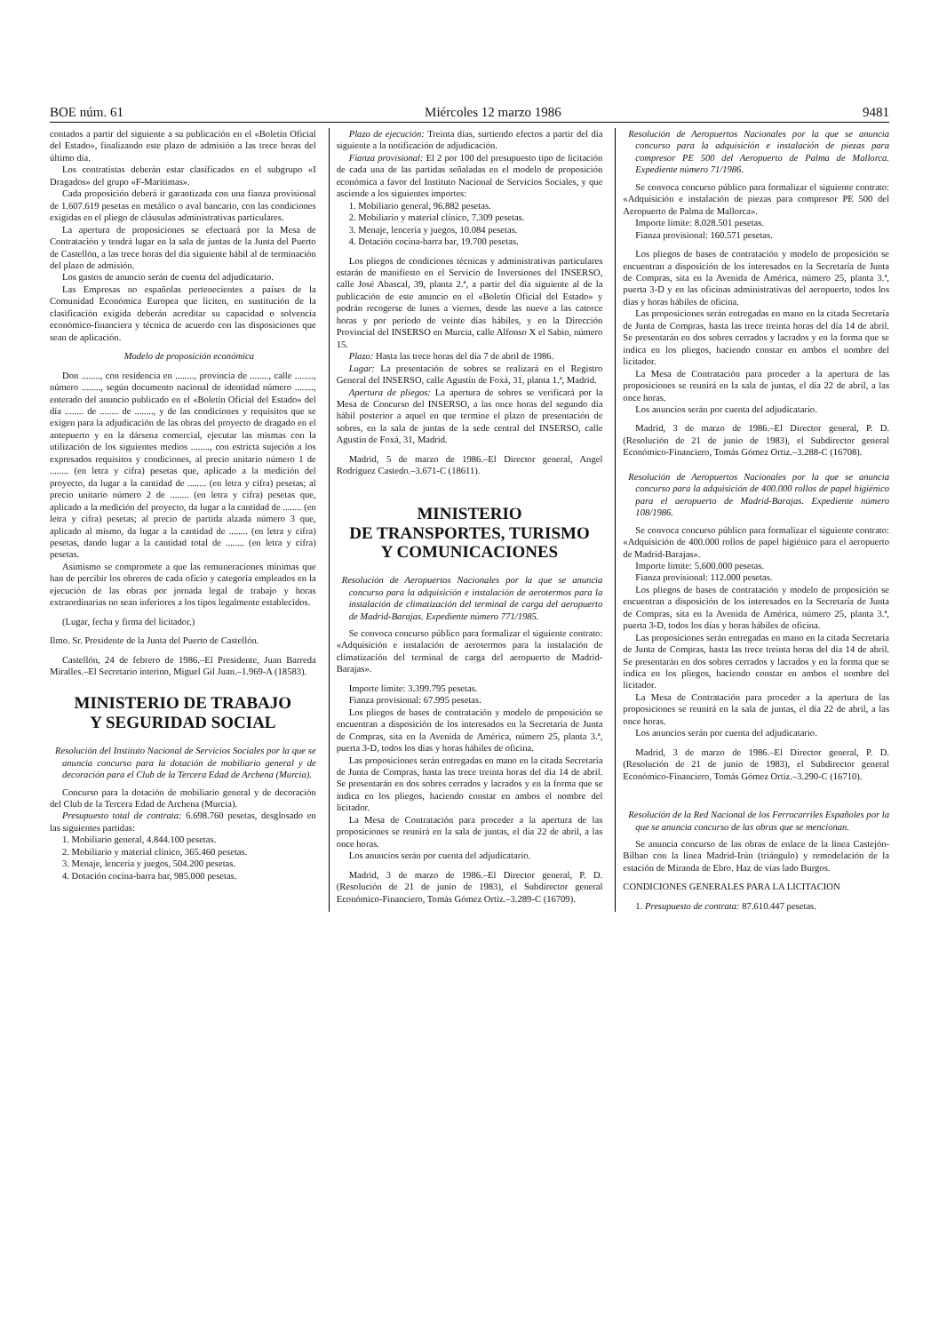BOE núm. 61 Miércoles 12 marzo 1986 9481
contados a partir del siguiente a su publicación en el «Boletín Oficial del Estado», finalizando este plazo de admisión a las trece horas del último día.
Los contratistas deberán estar clasificados en el subgrupo «I Dragados» del grupo «F-Marítimas».
Cada proposición deberá ir garantizada con una fianza provisional de 1.607.619 pesetas en metálico o aval bancario, con las condiciones exigidas en el pliego de cláusulas administrativas particulares.
La apertura de proposiciones se efectuará por la Mesa de Contratación y tendrá lugar en la sala de juntas de la Junta del Puerto de Castellón, a las trece horas del día siguiente hábil al de terminación del plazo de admisión.
Los gastos de anuncio serán de cuenta del adjudicatario.
Las Empresas no españolas pertenecientes a países de la Comunidad Económica Europea que liciten, en sustitución de la clasificación exigida deberán acreditar su capacidad o solvencia económico-financiera y técnica de acuerdo con las disposiciones que sean de aplicación.
Modelo de proposición económica
Don ........, con residencia en ........, provincia de ........, calle ........, número ........, según documento nacional de identidad número ........, enterado del anuncio publicado en el «Boletín Oficial del Estado» del día ........ de ........ de ........, y de las condiciones y requisitos que se exigen para la adjudicación de las obras del proyecto de dragado en el antepuerto y en la dársena comercial, ejecutar las mismas con la utilización de los siguientes medios ........, con estricta sujeción a los expresados requisitos y condiciones, al precio unitario número 1 de ........ (en letra y cifra) pesetas que, aplicado a la medición del proyecto, da lugar a la cantidad de ........ (en letra y cifra) pesetas; al precio unitario número 2 de ........ (en letra y cifra) pesetas que, aplicado a la medición del proyecto, da lugar a la cantidad de ........ (en letra y cifra) pesetas; al precio de partida alzada número 3 que, aplicado al mismo, da lugar a la cantidad de ........ (en letra y cifra) pesetas, dando lugar a la cantidad total de ........ (en letra y cifra) pesetas.
Asimismo se compromete a que las remuneraciones mínimas que han de percibir los obreros de cada oficio y categoría empleados en la ejecución de las obras por jornada legal de trabajo y horas extraordinarias no sean inferiores a los tipos legalmente establecidos.
(Lugar, fecha y firma del licitador.)
Ilmo. Sr. Presidente de la Junta del Puerto de Castellón.
Castellón, 24 de febrero de 1986.–El Presidente, Juan Barreda Miralles.–El Secretario interino, Miguel Gil Juan.–1.969-A (18583).
MINISTERIO DE TRABAJO
Y SEGURIDAD SOCIAL
Resolución del Instituto Nacional de Servicios Sociales por la que se anuncia concurso para la dotación de mobiliario general y de decoración para el Club de la Tercera Edad de Archena (Murcia).
Concurso para la dotación de mobiliario general y de decoración del Club de la Tercera Edad de Archena (Murcia).
Presupuesto total de contrata: 6.698.760 pesetas, desglosado en las siguientes partidas:
1. Mobiliario general, 4.844.100 pesetas.
2. Mobiliario y material clínico, 365.460 pesetas.
3. Menaje, lencería y juegos, 504.200 pesetas.
4. Dotación cocina-barra bar, 985.000 pesetas.
Plazo de ejecución: Treinta días, surtiendo efectos a partir del día siguiente a la notificación de adjudicación.
Fianza provisional: El 2 por 100 del presupuesto tipo de licitación de cada una de las partidas señaladas en el modelo de proposición económica a favor del Instituto Nacional de Servicios Sociales, y que asciende a los siguientes importes:
1. Mobiliario general, 96.882 pesetas.
2. Mobiliario y material clínico, 7.309 pesetas.
3. Menaje, lencería y juegos, 10.084 pesetas.
4. Dotación cocina-barra bar, 19.700 pesetas.
Los pliegos de condiciones técnicas y administrativas particulares estarán de manifiesto en el Servicio de Inversiones del INSERSO, calle José Abascal, 39, planta 2.ª, a partir del día siguiente al de la publicación de este anuncio en el «Boletín Oficial del Estado» y podrán recogerse de lunes a viernes, desde las nueve a las catorce horas y por período de veinte días hábiles, y en la Dirección Provincial del INSERSO en Murcia, calle Alfonso X el Sabio, número 15.
Plazo: Hasta las trece horas del día 7 de abril de 1986.
Lugar: La presentación de sobres se realizará en el Registro General del INSERSO, calle Agustín de Foxá, 31, planta 1.ª, Madrid.
Apertura de pliegos: La apertura de sobres se verificará por la Mesa de Concurso del INSERSO, a las once horas del segundo día hábil posterior a aquel en que termine el plazo de presentación de sobres, en la sala de juntas de la sede central del INSERSO, calle Agustín de Foxá, 31, Madrid.
Madrid, 5 de marzo de 1986.–El Director general, Angel Rodríguez Castedo.–3.671-C (18611).
MINISTERIO
DE TRANSPORTES, TURISMO
Y COMUNICACIONES
Resolución de Aeropuertos Nacionales por la que se anuncia concurso para la adquisición e instalación de aerotermos para la instalación de climatización del terminal de carga del aeropuerto de Madrid-Barajas. Expediente número 771/1985.
Se convoca concurso público para formalizar el siguiente contrato: «Adquisición e instalación de aerotermos para la instalación de climatización del terminal de carga del aeropuerto de Madrid-Barajas».
Importe límite: 3.399.795 pesetas.
Fianza provisional: 67.995 pesetas.
Los pliegos de bases de contratación y modelo de proposición se encuentran a disposición de los interesados en la Secretaría de Junta de Compras, sita en la Avenida de América, número 25, planta 3.ª, puerta 3-D, todos los días y horas hábiles de oficina.
Las proposiciones serán entregadas en mano en la citada Secretaría de Junta de Compras, hasta las trece treinta horas del día 14 de abril. Se presentarán en dos sobres cerrados y lacrados y en la forma que se indica en los pliegos, haciendo constar en ambos el nombre del licitador.
La Mesa de Contratación para proceder a la apertura de las proposiciones se reunirá en la sala de juntas, el día 22 de abril, a las once horas.
Los anuncios serán por cuenta del adjudicatario.
Madrid, 3 de marzo de 1986.–El Director general, P. D. (Resolución de 21 de junio de 1983), el Subdirector general Económico-Financiero, Tomás Gómez Ortiz.–3.289-C (16709).
Resolución de Aeropuertos Nacionales por la que se anuncia concurso para la adquisición e instalación de piezas para compresor PE 500 del Aeropuerto de Palma de Mallorca. Expediente número 71/1986.
Se convoca concurso público para formalizar el siguiente contrato: «Adquisición e instalación de piezas para compresor PE 500 del Aeropuerto de Palma de Mallorca».
Importe límite: 8.028.501 pesetas.
Fianza provisional: 160.571 pesetas.
Los pliegos de bases de contratación y modelo de proposición se encuentran a disposición de los interesados en la Secretaría de Junta de Compras, sita en la Avenida de América, número 25, planta 3.ª, puerta 3-D y en las oficinas administrativas del aeropuerto, todos los días y horas hábiles de oficina.
Las proposiciones serán entregadas en mano en la citada Secretaría de Junta de Compras, hasta las trece treinta horas del día 14 de abril. Se presentarán en dos sobres cerrados y lacrados y en la forma que se indica en los pliegos, haciendo constar en ambos el nombre del licitador.
La Mesa de Contratación para proceder a la apertura de las proposiciones se reunirá en la sala de juntas, el día 22 de abril, a las once horas.
Los anuncios serán por cuenta del adjudicatario.
Madrid, 3 de marzo de 1986.–El Director general, P. D. (Resolución de 21 de junio de 1983), el Subdirector general Económico-Financiero, Tomás Gómez Ortiz.–3.288-C (16708).
Resolución de Aeropuertos Nacionales por la que se anuncia concurso para la adquisición de 400.000 rollos de papel higiénico para el aeropuerto de Madrid-Barajas. Expediente número 108/1986.
Se convoca concurso público para formalizar el siguiente contrato: «Adquisición de 400.000 rollos de papel higiénico para el aeropuerto de Madrid-Barajas».
Importe límite: 5.600.000 pesetas.
Fianza provisional: 112.000 pesetas.
Los pliegos de bases de contratación y modelo de proposición se encuentran a disposición de los interesados en la Secretaría de Junta de Compras, sita en la Avenida de América, número 25, planta 3.ª, puerta 3-D, todos los días y horas hábiles de oficina.
Las proposiciones serán entregadas en mano en la citada Secretaría de Junta de Compras, hasta las trece treinta horas del día 14 de abril. Se presentarán en dos sobres cerrados y lacrados y en la forma que se indica en los pliegos, haciendo constar en ambos el nombre del licitador.
La Mesa de Contratación para proceder a la apertura de las proposiciones se reunirá en la sala de juntas, el día 22 de abril, a las once horas.
Los anuncios serán por cuenta del adjudicatario.
Madrid, 3 de marzo de 1986.–El Director general, P. D. (Resolución de 21 de junio de 1983), el Subdirector general Económico-Financiero, Tomás Gómez Ortiz.–3.290-C (16710).
Resolución de la Red Nacional de los Ferrocarriles Españoles por la que se anuncia concurso de las obras que se mencionan.
Se anuncia concurso de las obras de enlace de la línea Castejón-Bilbao con la línea Madrid-Irún (triángulo) y remodelación de la estación de Miranda de Ebro. Haz de vías lado Burgos.
CONDICIONES GENERALES PARA LA LICITACION
1. Presupuesto de contrata: 87.610.447 pesetas.